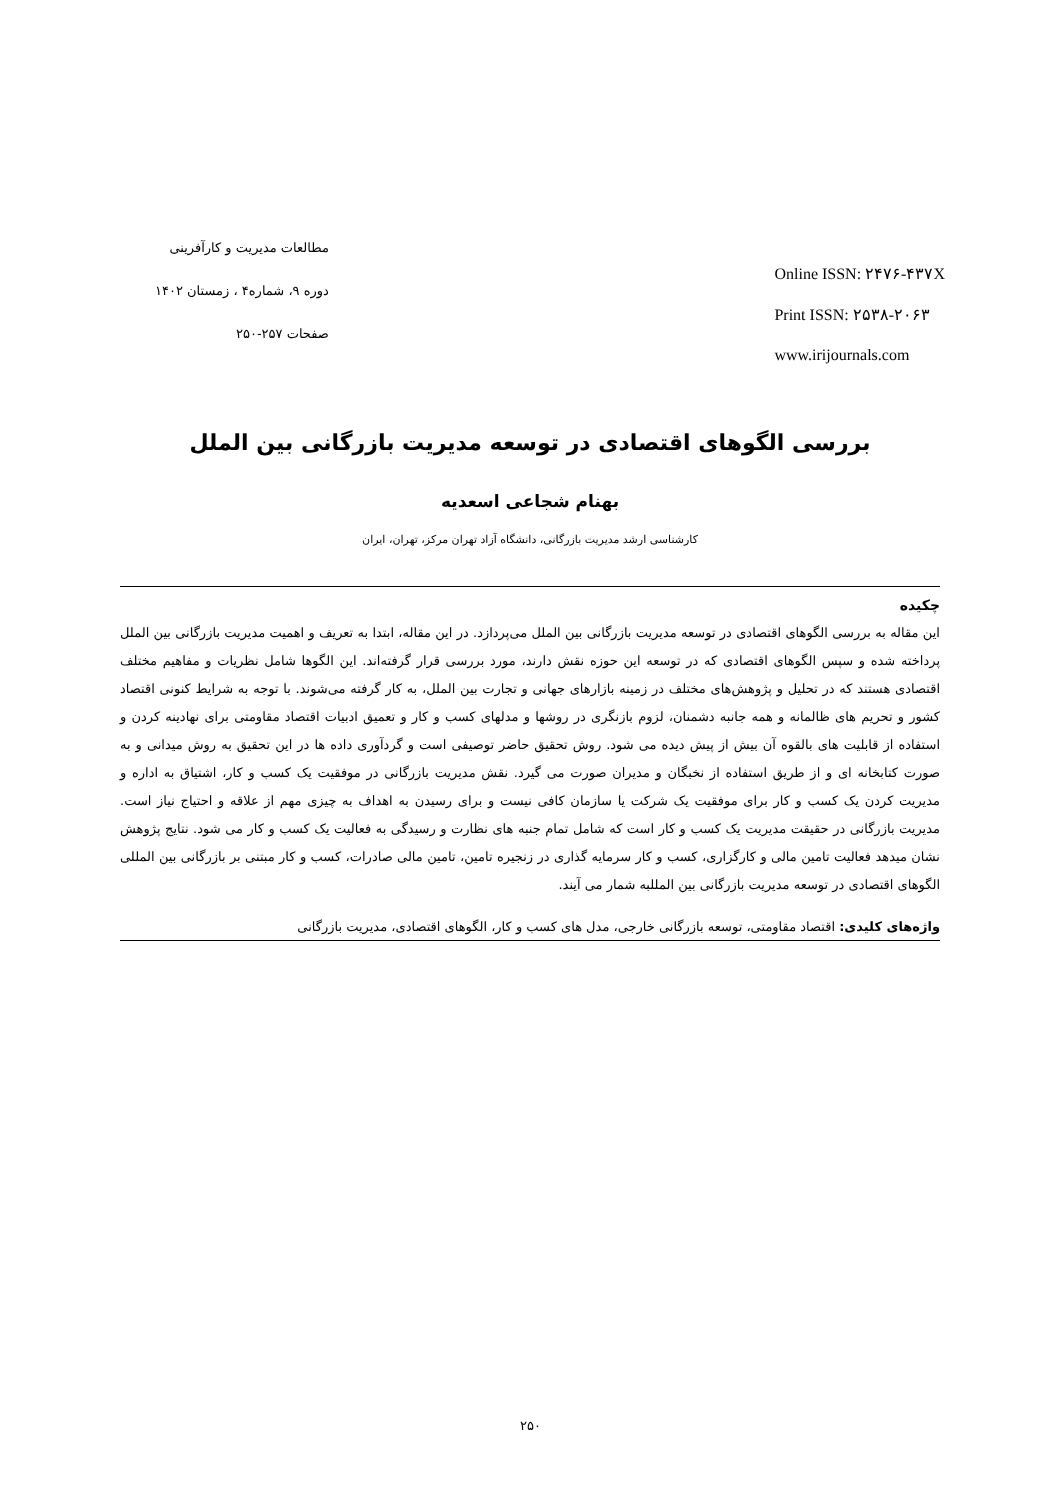مطالعات مدیریت و کارآفرینی
دوره ۹، شماره۴ ، زمستان ۱۴۰۲
صفحات ۲۵۷-۲۵۰
Online ISSN: ۲۴۷۶-۴۳۷X
Print ISSN: ۲۵۳۸-۲۰۶۳
www.irijournals.com
بررسی الگوهای اقتصادی در توسعه مدیریت بازرگانی بین الملل
بهنام شجاعی اسعدیه
کارشناسی ارشد مدیریت بازرگانی، دانشگاه آزاد تهران مرکز، تهران، ایران
چکیده
این مقاله به بررسی الگوهای اقتصادی در توسعه مدیریت بازرگانی بین الملل می‌پردازد. در این مقاله، ابتدا به تعریف و اهمیت مدیریت بازرگانی بین الملل پرداخته شده و سپس الگوهای اقتصادی که در توسعه این حوزه نقش دارند، مورد بررسی قرار گرفته‌اند. این الگوها شامل نظریات و مفاهیم مختلف اقتصادی هستند که در تحلیل و پژوهش‌های مختلف در زمینه بازارهای جهانی و تجارت بین الملل، به کار گرفته می‌شوند. با توجه به شرایط کنونی اقتصاد کشور و تحریم های ظالمانه و همه جانبه دشمنان، لزوم بازنگری در روشها و مدلهای کسب و کار و تعمیق ادبیات اقتصاد مقاومتی برای نهادینه کردن و استفاده از قابلیت های بالقوه آن بیش از پیش دیده می شود. روش تحقیق حاضر توصیفی است و گردآوری داده ها در این تحقیق به روش میدانی و به صورت کتابخانه ای و از طریق استفاده از نخبگان و مدیران صورت می گیرد. نقش مدیریت بازرگانی در موفقیت یک کسب و کار، اشتیاق به اداره و مدیریت کردن یک کسب و کار برای موفقیت یک شرکت یا سازمان کافی نیست و برای رسیدن به اهداف به چیزی مهم از علاقه و احتیاج نیاز است. مدیریت بازرگانی در حقیقت مدیریت یک کسب و کار است که شامل تمام جنبه های نظارت و رسیدگی به فعالیت یک کسب و کار می شود. نتایج پژوهش نشان میدهد فعالیت تامین مالی و کارگزاری، کسب و کار سرمایه گذاری در زنجیره تامین، تامین مالی صادرات، کسب و کار مبتنی بر بازرگانی بین المللی الگوهای اقتصادی در توسعه مدیریت بازرگانی بین المللبه شمار می آیند.
واژه‌های کلیدی: اقتصاد مقاومتی، توسعه بازرگانی خارجی، مدل های کسب و کار، الگوهای اقتصادی، مدیریت بازرگانی
۲۵۰